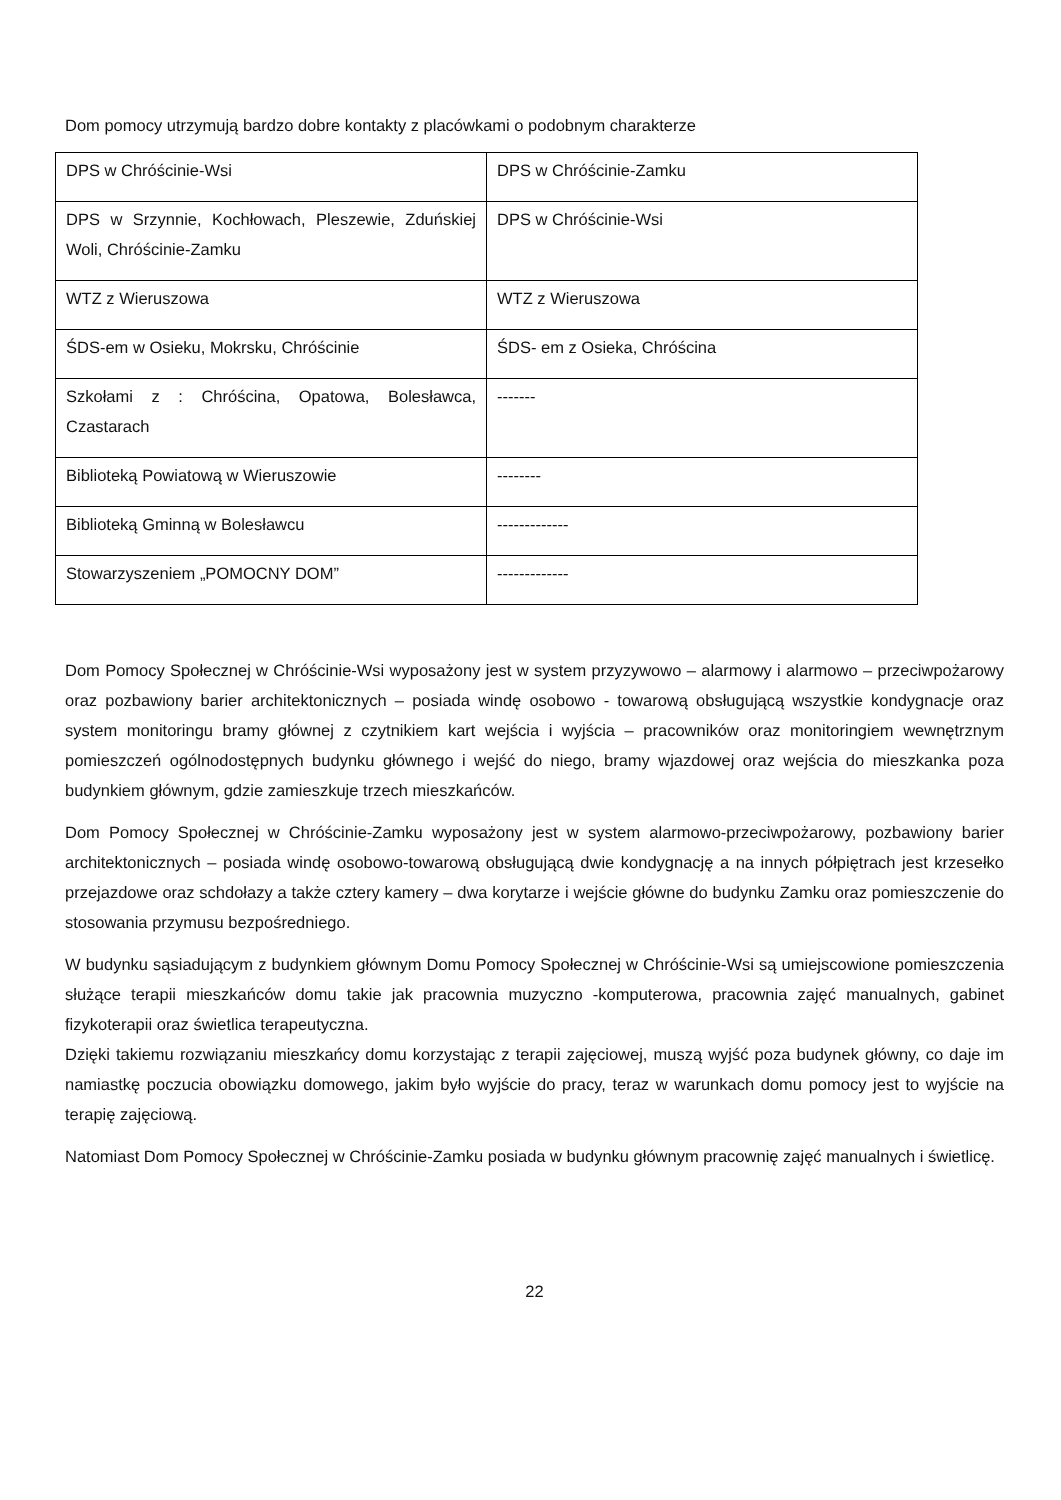Dom pomocy utrzymują bardzo dobre kontakty z placówkami o podobnym charakterze
| DPS w Chróścinie-Wsi | DPS w Chróścinie-Zamku |
| DPS w Srzynnie, Kochłowach, Pleszewie, Zduńskiej Woli, Chróścinie-Zamku | DPS w Chróścinie-Wsi |
| WTZ z Wieruszowa | WTZ z Wieruszowa |
| ŚDS-em w Osieku, Mokrsku, Chróścinie | ŚDS- em z Osieka, Chróścina |
| Szkołami z : Chróścina, Opatowa, Bolesławca, Czastarach | ------- |
| Biblioteką Powiatową w Wieruszowie | -------- |
| Biblioteką Gminną w Bolesławcu | ------------- |
| Stowarzyszeniem „POMOCNY DOM” | ------------- |
Dom Pomocy Społecznej w Chróścinie-Wsi wyposażony jest w system przyzywowo – alarmowy i alarmowo – przeciwpożarowy oraz pozbawiony barier architektonicznych – posiada windę osobowo - towarową obsługującą wszystkie kondygnacje oraz system monitoringu bramy głównej z czytnikiem kart wejścia i wyjścia – pracowników oraz monitoringiem wewnętrznym pomieszczeń ogólnodostępnych budynku głównego i wejść do niego, bramy wjazdowej oraz wejścia do mieszkanka poza budynkiem głównym, gdzie zamieszkuje trzech mieszkańców.
Dom Pomocy Społecznej w Chróścinie-Zamku wyposażony jest w system alarmowo-przeciwpożarowy, pozbawiony barier architektonicznych – posiada windę osobowo-towarową obsługującą dwie kondygnację a na innych półpiętrach jest krzesełko przejazdowe oraz schdołazy a także cztery kamery – dwa korytarze i wejście główne do budynku Zamku oraz pomieszczenie do stosowania przymusu bezpośredniego.
W budynku sąsiadującym z budynkiem głównym Domu Pomocy Społecznej w Chróścinie-Wsi są umiejscowione pomieszczenia służące terapii mieszkańców domu takie jak pracownia muzyczno -komputerowa, pracownia zajęć manualnych, gabinet fizykoterapii oraz świetlica terapeutyczna.
Dzięki takiemu rozwiązaniu mieszkańcy domu korzystając z terapii zajęciowej, muszą wyjść poza budynek główny, co daje im namiastkę poczucia obowiązku domowego, jakim było wyjście do pracy, teraz w warunkach domu pomocy jest to wyjście na terapię zajęciową.
Natomiast Dom Pomocy Społecznej w Chróścinie-Zamku posiada w budynku głównym pracownię zajęć manualnych i świetlicę.
22